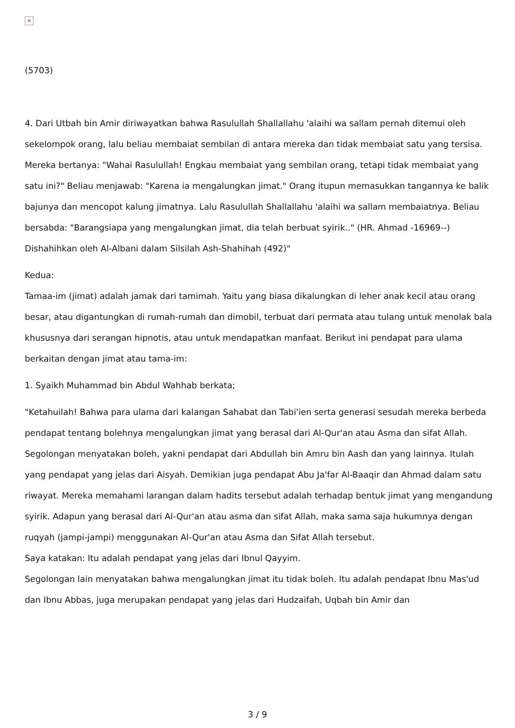×
(5703)
4. Dari Utbah bin Amir diriwayatkan bahwa Rasulullah Shallallahu 'alaihi wa sallam pernah ditemui oleh sekelompok orang, lalu beliau membaiat sembilan di antara mereka dan tidak membaiat satu yang tersisa. Mereka bertanya: "Wahai Rasulullah! Engkau membaiat yang sembilan orang, tetapi tidak membaiat yang satu ini?" Beliau menjawab: "Karena ia mengalungkan jimat." Orang itupun memasukkan tangannya ke balik bajunya dan mencopot kalung jimatnya. Lalu Rasulullah Shallallahu 'alaihi wa sallam membaiatnya. Beliau bersabda: "Barangsiapa yang mengalungkan jimat, dia telah berbuat syirik.." (HR. Ahmad -16969--) Dishahihkan oleh Al-Albani dalam Silsilah Ash-Shahihah (492)"
Kedua:
Tamaa-im (jimat) adalah jamak dari tamimah. Yaitu yang biasa dikalungkan di leher anak kecil atau orang besar, atau digantungkan di rumah-rumah dan dimobil, terbuat dari permata atau tulang untuk menolak bala khususnya dari serangan hipnotis, atau untuk mendapatkan manfaat. Berikut ini pendapat para ulama berkaitan dengan jimat atau tama-im:
1. Syaikh Muhammad bin Abdul Wahhab berkata;
"Ketahuilah! Bahwa para ulama dari kalangan Sahabat dan Tabi'ien serta generasi sesudah mereka berbeda pendapat tentang bolehnya mengalungkan jimat yang berasal dari Al-Qur'an atau Asma dan sifat Allah. Segolongan menyatakan boleh, yakni pendapat dari Abdullah bin Amru bin Aash dan yang lainnya. Itulah yang pendapat yang jelas dari Aisyah. Demikian juga pendapat Abu Ja'far Al-Baaqir dan Ahmad dalam satu riwayat. Mereka memahami larangan dalam hadits tersebut adalah terhadap bentuk jimat yang mengandung syirik. Adapun yang berasal dari Al-Qur'an atau asma dan sifat Allah, maka sama saja hukumnya dengan ruqyah (jampi-jampi) menggunakan Al-Qur'an atau Asma dan Sifat Allah tersebut.
Saya katakan: Itu adalah pendapat yang jelas dari Ibnul Qayyim.
Segolongan lain menyatakan bahwa mengalungkan jimat itu tidak boleh. Itu adalah pendapat Ibnu Mas'ud dan Ibnu Abbas, juga merupakan pendapat yang jelas dari Hudzaifah, Uqbah bin Amir dan
3 / 9